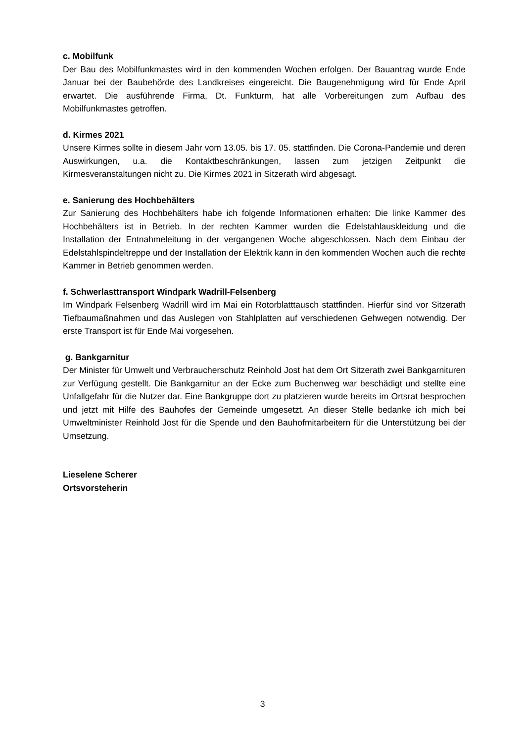c. Mobilfunk
Der Bau des Mobilfunkmastes wird in den kommenden Wochen erfolgen. Der Bauantrag wurde Ende Januar bei der Baubehörde des Landkreises eingereicht. Die Baugenehmigung wird für Ende April erwartet. Die ausführende Firma, Dt. Funkturm, hat alle Vorbereitungen zum Aufbau des Mobilfunkmastes getroffen.
d. Kirmes 2021
Unsere Kirmes sollte in diesem Jahr vom 13.05. bis 17. 05. stattfinden. Die Corona-Pandemie und deren Auswirkungen, u.a. die Kontaktbeschränkungen, lassen zum jetzigen Zeitpunkt die Kirmesveranstaltungen nicht zu. Die Kirmes 2021 in Sitzerath wird abgesagt.
e. Sanierung des Hochbehälters
Zur Sanierung des Hochbehälters habe ich folgende Informationen erhalten: Die linke Kammer des Hochbehälters ist in Betrieb. In der rechten Kammer wurden die Edelstahlauskleidung und die Installation der Entnahmeleitung in der vergangenen Woche abgeschlossen. Nach dem Einbau der Edelstahlspindeltreppe und der Installation der Elektrik kann in den kommenden Wochen auch die rechte Kammer in Betrieb genommen werden.
f. Schwerlasttransport Windpark Wadrill-Felsenberg
Im Windpark Felsenberg Wadrill wird im Mai ein Rotorblatttausch stattfinden. Hierfür sind vor Sitzerath Tiefbaumaßnahmen und das Auslegen von Stahlplatten auf verschiedenen Gehwegen notwendig. Der erste Transport ist für Ende Mai vorgesehen.
g. Bankgarnitur
Der Minister für Umwelt und Verbraucherschutz Reinhold Jost hat dem Ort Sitzerath zwei Bankgarnituren zur Verfügung gestellt. Die Bankgarnitur an der Ecke zum Buchenweg war beschädigt und stellte eine Unfallgefahr für die Nutzer dar. Eine Bankgruppe dort zu platzieren wurde bereits im Ortsrat besprochen und jetzt mit Hilfe des Bauhofes der Gemeinde umgesetzt. An dieser Stelle bedanke ich mich bei Umweltminister Reinhold Jost für die Spende und den Bauhofmitarbeitern für die Unterstützung bei der Umsetzung.
Lieselene Scherer
Ortsvorsteherin
3